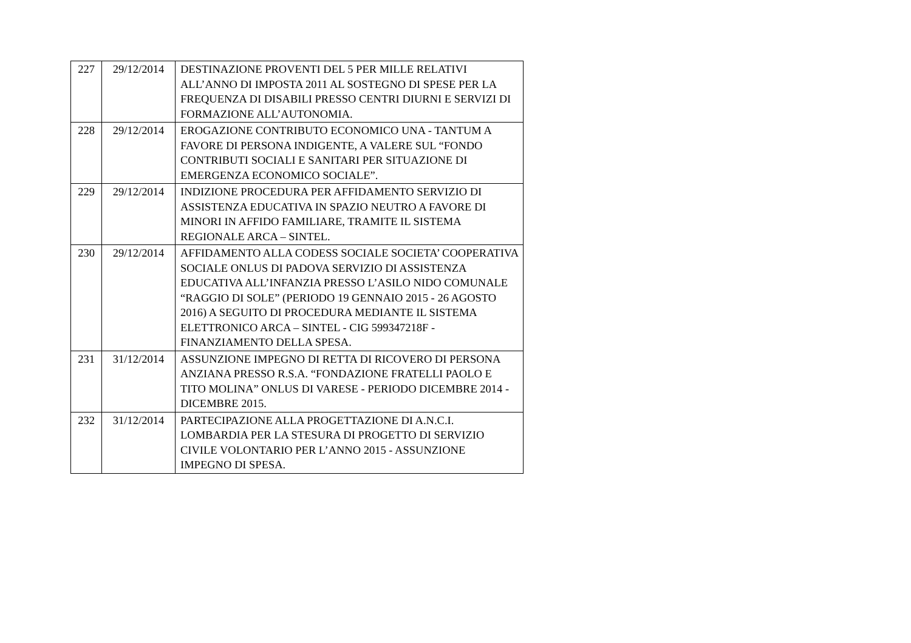| 227 | 29/12/2014 | DESTINAZIONE PROVENTI DEL 5 PER MILLE RELATIVI ALL’ANNO DI IMPOSTA 2011 AL SOSTEGNO DI SPESE PER LA FREQUENZA DI DISABILI PRESSO CENTRI DIURNI E SERVIZI DI FORMAZIONE ALL’AUTONOMIA. |
| 228 | 29/12/2014 | EROGAZIONE CONTRIBUTO ECONOMICO UNA - TANTUM A FAVORE DI PERSONA INDIGENTE, A VALERE SUL “FONDO CONTRIBUTI SOCIALI E SANITARI PER SITUAZIONE DI EMERGENZA ECONOMICO SOCIALE”. |
| 229 | 29/12/2014 | INDIZIONE PROCEDURA PER AFFIDAMENTO SERVIZIO DI ASSISTENZA EDUCATIVA IN SPAZIO NEUTRO A FAVORE DI MINORI IN AFFIDO FAMILIARE, TRAMITE IL SISTEMA REGIONALE ARCA – SINTEL. |
| 230 | 29/12/2014 | AFFIDAMENTO ALLA CODESS SOCIALE SOCIETA’ COOPERATIVA SOCIALE ONLUS DI PADOVA SERVIZIO DI ASSISTENZA EDUCATIVA ALL’INFANZIA PRESSO L’ASILO NIDO COMUNALE “RAGGIO DI SOLE” (PERIODO 19 GENNAIO 2015 - 26 AGOSTO 2016) A SEGUITO DI PROCEDURA MEDIANTE IL SISTEMA ELETTRONICO ARCA – SINTEL - CIG 599347218F - FINANZIAMENTO DELLA SPESA. |
| 231 | 31/12/2014 | ASSUNZIONE IMPEGNO DI RETTA DI RICOVERO DI PERSONA ANZIANA PRESSO R.S.A. “FONDAZIONE FRATELLI PAOLO E TITO MOLINA” ONLUS DI VARESE - PERIODO DICEMBRE 2014 - DICEMBRE 2015. |
| 232 | 31/12/2014 | PARTECIPAZIONE ALLA PROGETTAZIONE DI A.N.C.I. LOMBARDIA PER LA STESURA DI PROGETTO DI SERVIZIO CIVILE VOLONTARIO PER L’ANNO 2015 - ASSUNZIONE IMPEGNO DI SPESA. |